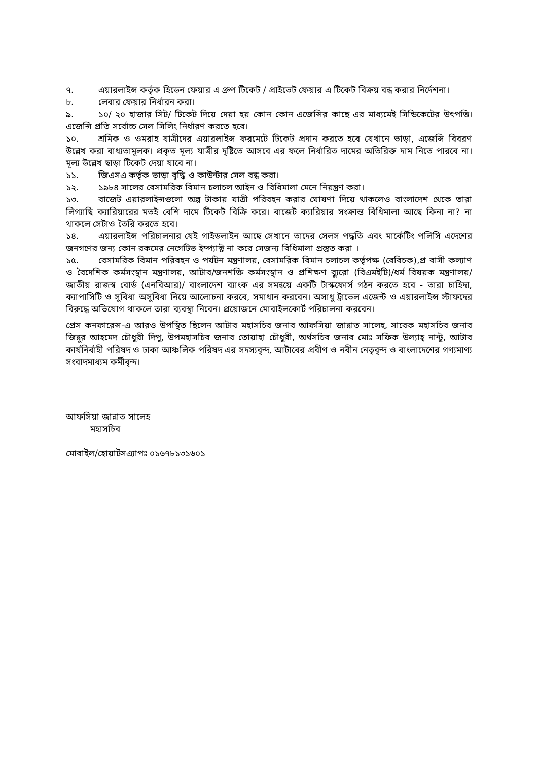৭. এয়ারলাইন্স কর্তৃক হিডেন ফেয়ার এ গ্রুপ টিকেট / প্রাইভেট ফেয়ার এ টিকেট বিক্রয় বন্ধ করার নির্দেশনা।
৮. লেবার ফেয়ার নির্ধারন করা।
৯. ১০/ ২০ হাজার সিট/ টিকেট দিয়ে দেয়া হয় কোন কোন এজেন্সির কাছে এর মাধ্যমেই সিন্ডিকেটের উৎপত্তি। এজেন্সি প্রতি সর্বোচ্চ সেল সিলিং নির্ধারণ করতে হবে।
১০. শ্রমিক ও ওমরাহ যাত্রীদের এয়ারলাইন্স ফরমেটে টিকেট প্রদান করতে হবে যেখানে ভাড়া, এজেন্সি বিবরণ উল্লেখ করা বাধ্যতামূলক। প্রকৃত মূল্য যাত্রীর দৃষ্টিতে আসবে এর ফলে নির্ধারিত দামের অতিরিক্ত দাম নিতে পারবে না। মূল্য উল্লেখ ছাড়া টিকেট দেয়া যাবে না।
১১. জিএসএ কর্তৃক ভাড়া বৃদ্ধি ও কাউন্টার সেল বন্ধ করা।
১২. ১৯৮৪ সালের বেসামরিক বিমান চলাচল আইন ও বিধিমালা মেনে নিয়ন্ত্রণ করা।
১৩. বাজেট এয়ারলাইন্সগুলো অল্প টাকায় যাত্রী পরিবহন করার ঘোষণা দিয়ে থাকলেও বাংলাদেশ থেকে তারা লিগ্যাছি ক্যারিয়ারের মতই বেশি দামে টিকেট বিক্রি করে। বাজেট ক্যারিয়ার সংক্রান্ত বিধিমালা আছে কিনা না? না থাকলে সেটাও তৈরি করতে হবে।
১৪. এয়ারলাইন্স পরিচালনার যেই গাইডলাইন আছে সেখানে তাদের সেলস পদ্ধতি এবং মার্কেটিং পলিসি এদেশের জনগণের জন্য কোন রকমের নেগেটিভ ইম্প্যাক্ট না করে সেজন্য বিধিমালা প্রস্তুত করা ।
১৫. বেসামরিক বিমান পরিবহন ও পর্যটন মন্ত্রণালয়, বেসামরিক বিমান চলাচল কর্তৃপক্ষ (বেবিচক),প্র বাসী কল্যাণ ও বৈদেশিক কর্মসংস্থান মন্ত্রণালয়, আটাব/জনশক্তি কর্মসংস্থান ও প্রশিক্ষণ ব্যুরো (বিএমইটি)/ধর্ম বিষয়ক মন্ত্রণালয়/ জাতীয় রাজস্ব বোর্ড (এনবিআর)/ বাংলাদেশ ব্যাংক এর সমন্বয়ে একটি টাস্কফোর্স গঠন করতে হবে - তারা চাহিদা, ক্যাপাসিটি ও সুবিধা অসুবিধা নিয়ে আলোচনা করবে, সমাধান করবেন। অসাধু ট্রাভেল এজেন্ট ও এয়ারলাইন্স স্টাফদের বিরুদ্ধে অভিযোগ থাকলে তারা ব্যবস্থা নিবেন। প্রয়োজনে মোবাইলকোর্ট পরিচালনা করবেন।
প্রেস কনফারেন্স-এ আরও উপস্থিত ছিলেন আটাব মহাসচিব জনাব আফসিয়া জান্নাত সালেহ, সাবেক মহাসচিব জনাব জিন্নুর আহমেদ চৌধুরী দিপু, উপমহাসচিব জনাব তোয়াহা চৌধুরী, অর্থসচিব জনাব মোঃ সফিক উল্যাহ্ নান্টু, আটাব কার্যনির্বাহী পরিষদ ও ঢাকা আঞ্চলিক পরিষদ এর সদস্যবৃন্দ, আটাবের প্রবীণ ও নবীন নেতৃবৃন্দ ও বাংলাদেশের গণ্যমাণ্য সংবাদমাধ্যম কর্মীবৃন্দ।
আফসিয়া জান্নাত সালেহ
মহাসচিব
মোবাইল/হোয়াটসএ্যাপঃ ০১৬৭৮১৩১৬০১